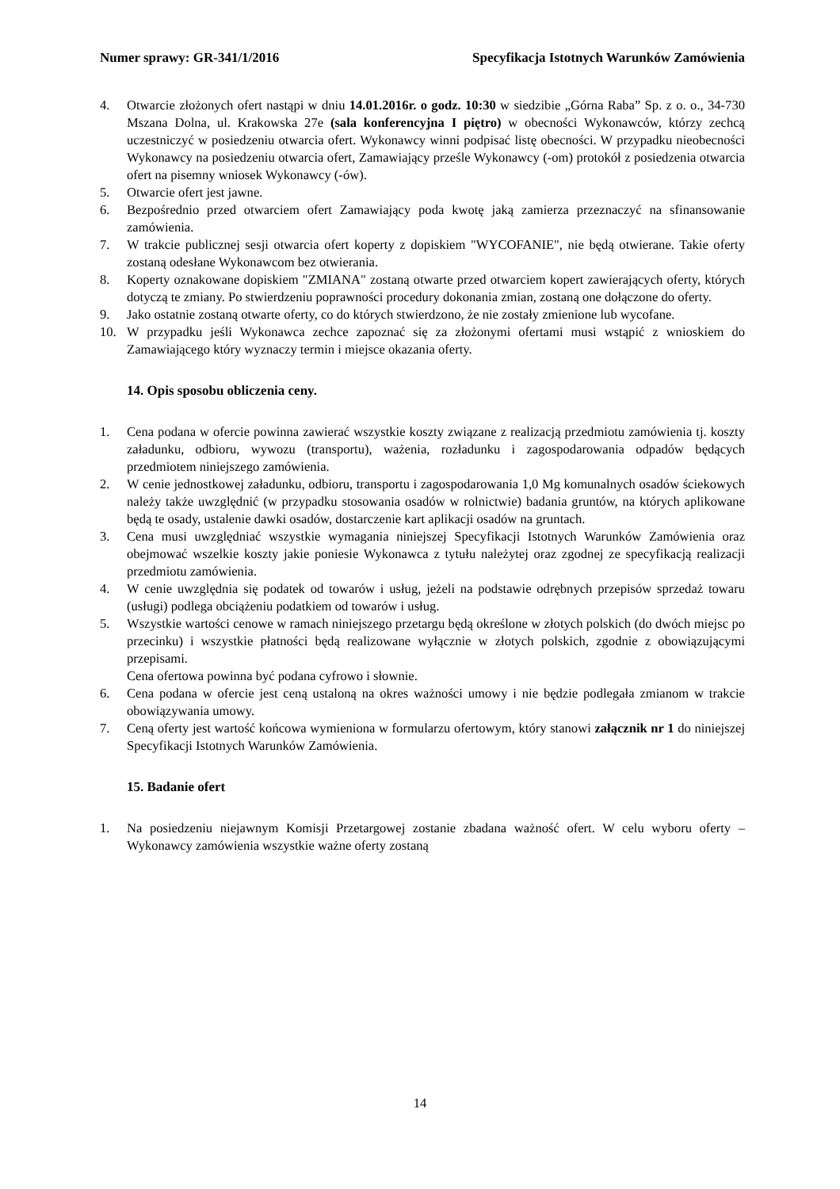Numer sprawy: GR-341/1/2016 Specyfikacja Istotnych Warunków Zamówienia
4. Otwarcie złożonych ofert nastąpi w dniu 14.01.2016r. o godz. 10:30 w siedzibie „Górna Raba” Sp. z o. o., 34-730 Mszana Dolna, ul. Krakowska 27e (sala konferencyjna I piętro) w obecności Wykonawców, którzy zechcą uczestniczyć w posiedzeniu otwarcia ofert. Wykonawcy winni podpisać listę obecności. W przypadku nieobecności Wykonawcy na posiedzeniu otwarcia ofert, Zamawiający prześle Wykonawcy (-om) protokół z posiedzenia otwarcia ofert na pisemny wniosek Wykonawcy (-ów).
5. Otwarcie ofert jest jawne.
6. Bezpośrednio przed otwarciem ofert Zamawiający poda kwotę jaką zamierza przeznaczyć na sfinansowanie zamówienia.
7. W trakcie publicznej sesji otwarcia ofert koperty z dopiskiem "WYCOFANIE", nie będą otwierane. Takie oferty zostaną odesłane Wykonawcom bez otwierania.
8. Koperty oznakowane dopiskiem "ZMIANA" zostaną otwarte przed otwarciem kopert zawierających oferty, których dotyczą te zmiany. Po stwierdzeniu poprawności procedury dokonania zmian, zostaną one dołączone do oferty.
9. Jako ostatnie zostaną otwarte oferty, co do których stwierdzono, że nie zostały zmienione lub wycofane.
10. W przypadku jeśli Wykonawca zechce zapoznać się za złożonymi ofertami musi wstąpić z wnioskiem do Zamawiającego który wyznaczy termin i miejsce okazania oferty.
14. Opis sposobu obliczenia ceny.
1. Cena podana w ofercie powinna zawierać wszystkie koszty związane z realizacją przedmiotu zamówienia tj. koszty załadunku, odbioru, wywozu (transportu), ważenia, rozładunku i zagospodarowania odpadów będących przedmiotem niniejszego zamówienia.
2. W cenie jednostkowej załadunku, odbioru, transportu i zagospodarowania 1,0 Mg komunalnych osadów ściekowych należy także uwzględnić (w przypadku stosowania osadów w rolnictwie) badania gruntów, na których aplikowane będą te osady, ustalenie dawki osadów, dostarczenie kart aplikacji osadów na gruntach.
3. Cena musi uwzględniać wszystkie wymagania niniejszej Specyfikacji Istotnych Warunków Zamówienia oraz obejmować wszelkie koszty jakie poniesie Wykonawca z tytułu należytej oraz zgodnej ze specyfikacją realizacji przedmiotu zamówienia.
4. W cenie uwzględnia się podatek od towarów i usług, jeżeli na podstawie odrębnych przepisów sprzedaż towaru (usługi) podlega obciążeniu podatkiem od towarów i usług.
5. Wszystkie wartości cenowe w ramach niniejszego przetargu będą określone w złotych polskich (do dwóch miejsc po przecinku) i wszystkie płatności będą realizowane wyłącznie w złotych polskich, zgodnie z obowiązującymi przepisami.
Cena ofertowa powinna być podana cyfrowo i słownie.
6. Cena podana w ofercie jest ceną ustaloną na okres ważności umowy i nie będzie podlegała zmianom w trakcie obowiązywania umowy.
7. Ceną oferty jest wartość końcowa wymieniona w formularzu ofertowym, który stanowi załącznik nr 1 do niniejszej Specyfikacji Istotnych Warunków Zamówienia.
15. Badanie ofert
1. Na posiedzeniu niejawnym Komisji Przetargowej zostanie zbadana ważność ofert. W celu wyboru oferty – Wykonawcy zamówienia wszystkie ważne oferty zostaną
14